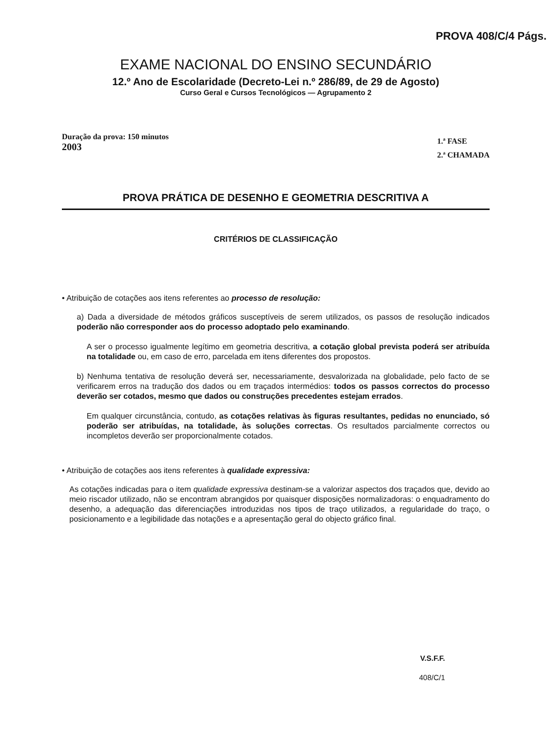PROVA 408/C/4 Págs.
EXAME NACIONAL DO ENSINO SECUNDÁRIO
12.º Ano de Escolaridade (Decreto-Lei n.º 286/89, de 29 de Agosto)
Curso Geral e Cursos Tecnológicos — Agrupamento 2
Duração da prova: 150 minutos
2003
1.ª FASE
2.ª CHAMADA
PROVA PRÁTICA DE DESENHO E GEOMETRIA DESCRITIVA A
CRITÉRIOS DE CLASSIFICAÇÃO
• Atribuição de cotações aos itens referentes ao processo de resolução:
a) Dada a diversidade de métodos gráficos susceptíveis de serem utilizados, os passos de resolução indicados poderão não corresponder aos do processo adoptado pelo examinando.
A ser o processo igualmente legítimo em geometria descritiva, a cotação global prevista poderá ser atribuída na totalidade ou, em caso de erro, parcelada em itens diferentes dos propostos.
b) Nenhuma tentativa de resolução deverá ser, necessariamente, desvalorizada na globalidade, pelo facto de se verificarem erros na tradução dos dados ou em traçados intermédios: todos os passos correctos do processo deverão ser cotados, mesmo que dados ou construções precedentes estejam errados.
Em qualquer circunstância, contudo, as cotações relativas às figuras resultantes, pedidas no enunciado, só poderão ser atribuídas, na totalidade, às soluções correctas. Os resultados parcialmente correctos ou incompletos deverão ser proporcionalmente cotados.
• Atribuição de cotações aos itens referentes à qualidade expressiva:
As cotações indicadas para o item qualidade expressiva destinam-se a valorizar aspectos dos traçados que, devido ao meio riscador utilizado, não se encontram abrangidos por quaisquer disposições normalizadoras: o enquadramento do desenho, a adequação das diferenciações introduzidas nos tipos de traço utilizados, a regularidade do traço, o posicionamento e a legibilidade das notações e a apresentação geral do objecto gráfico final.
V.S.F.F.
408/C/1